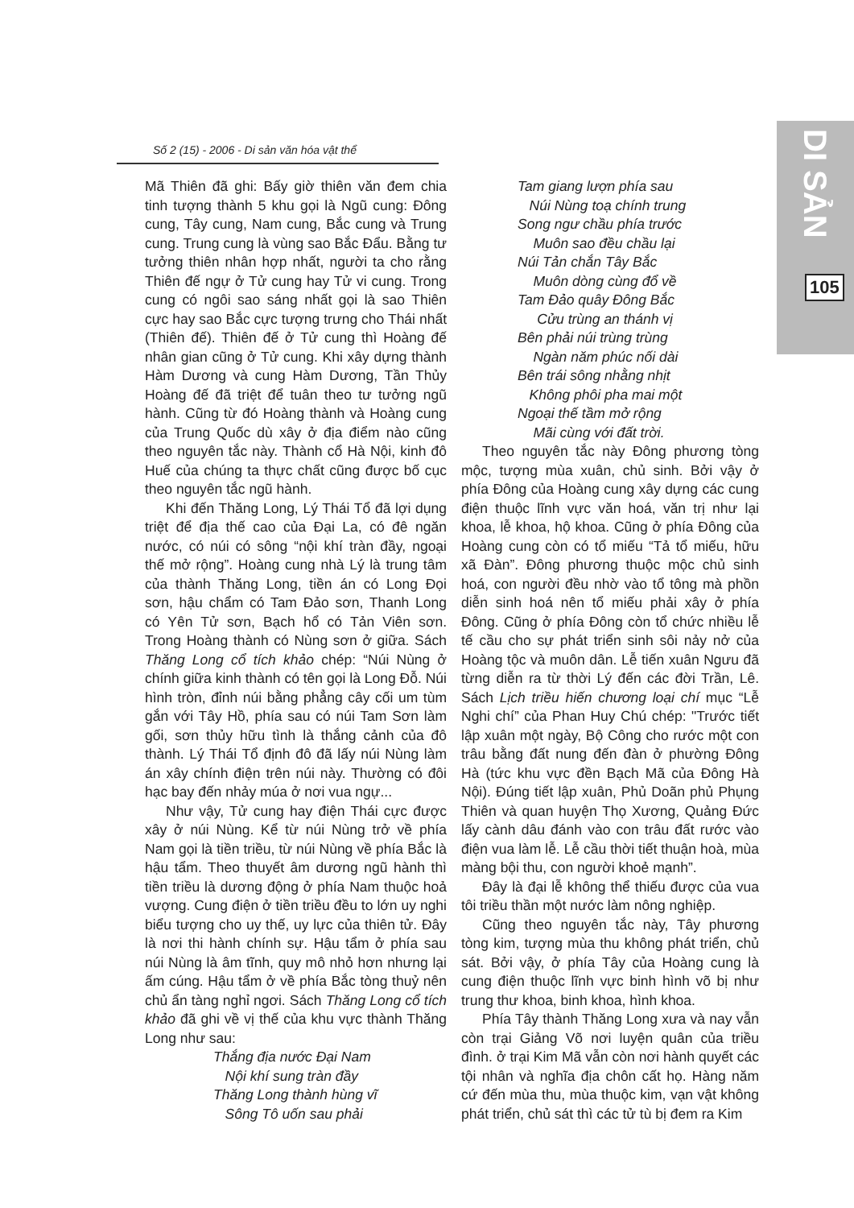Số 2 (15) - 2006 - Di sản văn hóa vật thể
DI SẢN
105
Mã Thiên đã ghi: Bấy giờ thiên văn đem chia tinh tượng thành 5 khu gọi là Ngũ cung: Đông cung, Tây cung, Nam cung, Bắc cung và Trung cung. Trung cung là vùng sao Bắc Đẩu. Bằng tư tưởng thiên nhân hợp nhất, người ta cho rằng Thiên đế ngự ở Tử cung hay Tử vi cung. Trong cung có ngôi sao sáng nhất gọi là sao Thiên cực hay sao Bắc cực tượng trưng cho Thái nhất (Thiên đế). Thiên đế ở Tử cung thì Hoàng đế nhân gian cũng ở Tử cung. Khi xây dựng thành Hàm Dương và cung Hàm Dương, Tần Thủy Hoàng đế đã triệt để tuân theo tư tưởng ngũ hành. Cũng từ đó Hoàng thành và Hoàng cung của Trung Quốc dù xây ở địa điểm nào cũng theo nguyên tắc này. Thành cổ Hà Nội, kinh đô Huế của chúng ta thực chất cũng được bố cục theo nguyên tắc ngũ hành.
Khi đến Thăng Long, Lý Thái Tổ đã lợi dụng triệt để địa thế cao của Đại La, có đê ngăn nước, có núi có sông “nội khí tràn đầy, ngoại thế mở rộng”. Hoàng cung nhà Lý là trung tâm của thành Thăng Long, tiền án có Long Đọi sơn, hậu chẩm có Tam Đảo sơn, Thanh Long có Yên Tử sơn, Bạch hổ có Tản Viên sơn. Trong Hoàng thành có Nùng sơn ở giữa. Sách Thăng Long cổ tích khảo chép: “Núi Nùng ở chính giữa kinh thành có tên gọi là Long Đỗ. Núi hình tròn, đỉnh núi bằng phẳng cây cối um tùm gắn với Tây Hồ, phía sau có núi Tam Sơn làm gối, sơn thủy hữu tình là thắng cảnh của đô thành. Lý Thái Tổ định đô đã lấy núi Nùng làm án xây chính điện trên núi này. Thường có đôi hạc bay đến nhảy múa ở nơi vua ngự...
Như vậy, Tử cung hay điện Thái cực được xây ở núi Nùng. Kể từ núi Nùng trở về phía Nam gọi là tiền triều, từ núi Nùng về phía Bắc là hậu tẩm. Theo thuyết âm dương ngũ hành thì tiền triều là dương động ở phía Nam thuộc hoả vượng. Cung điện ở tiền triều đều to lớn uy nghi biểu tượng cho uy thế, uy lực của thiên tử. Đây là nơi thi hành chính sự. Hậu tẩm ở phía sau núi Nùng là âm tĩnh, quy mô nhỏ hơn nhưng lại ấm cúng. Hậu tẩm ở về phía Bắc tòng thuỷ nên chủ ẩn tàng nghỉ ngơi. Sách Thăng Long cổ tích khảo đã ghi về vị thế của khu vực thành Thăng Long như sau:
Thắng địa nước Đại Nam
Nội khí sung tràn đầy
Thăng Long thành hùng vĩ
Sông Tô uốn sau phải
Tam giang lượn phía sau
Núi Nùng toạ chính trung
Song ngư chầu phía trước
Muôn sao đều chầu lại
Núi Tản chắn Tây Bắc
Muôn dòng cùng đổ về
Tam Đảo quây Đông Bắc
Cửu trùng an thánh vị
Bên phải núi trùng trùng
Ngàn năm phúc nối dài
Bên trái sông nhằng nhịt
Không phôi pha mai một
Ngoại thế tầm mở rộng
Mãi cùng với đất trời.
Theo nguyên tắc này Đông phương tòng mộc, tượng mùa xuân, chủ sinh. Bởi vậy ở phía Đông của Hoàng cung xây dựng các cung điện thuộc lĩnh vực văn hoá, văn trị như lại khoa, lễ khoa, hộ khoa. Cũng ở phía Đông của Hoàng cung còn có tổ miếu “Tả tổ miếu, hữu xã Đàn”. Đông phương thuộc mộc chủ sinh hoá, con người đều nhờ vào tổ tông mà phồn diễn sinh hoá nên tổ miếu phải xây ở phía Đông. Cũng ở phía Đông còn tổ chức nhiều lễ tế cầu cho sự phát triển sinh sôi nảy nở của Hoàng tộc và muôn dân. Lễ tiến xuân Ngưu đã từng diễn ra từ thời Lý đến các đời Trần, Lê. Sách Lịch triều hiến chương loại chí mục “Lễ Nghi chí” của Phan Huy Chú chép: "Trước tiết lập xuân một ngày, Bộ Công cho rước một con trâu bằng đất nung đến đàn ở phường Đông Hà (tức khu vực đền Bạch Mã của Đông Hà Nội). Đúng tiết lập xuân, Phủ Doãn phủ Phụng Thiên và quan huyện Thọ Xương, Quảng Đức lấy cành dâu đánh vào con trâu đất rước vào điện vua làm lễ. Lễ cầu thời tiết thuận hoà, mùa màng bội thu, con người khoẻ mạnh”.
Đây là đại lễ không thể thiếu được của vua tôi triều thần một nước làm nông nghiệp.
Cũng theo nguyên tắc này, Tây phương tòng kim, tượng mùa thu không phát triển, chủ sát. Bởi vậy, ở phía Tây của Hoàng cung là cung điện thuộc lĩnh vực binh hình võ bị như trung thư khoa, binh khoa, hình khoa.
Phía Tây thành Thăng Long xưa và nay vẫn còn trại Giảng Võ nơi luyện quân của triều đình. ở trại Kim Mã vẫn còn nơi hành quyết các tội nhân và nghĩa địa chôn cất họ. Hàng năm cứ đến mùa thu, mùa thuộc kim, vạn vật không phát triển, chủ sát thì các tử tù bị đem ra Kim